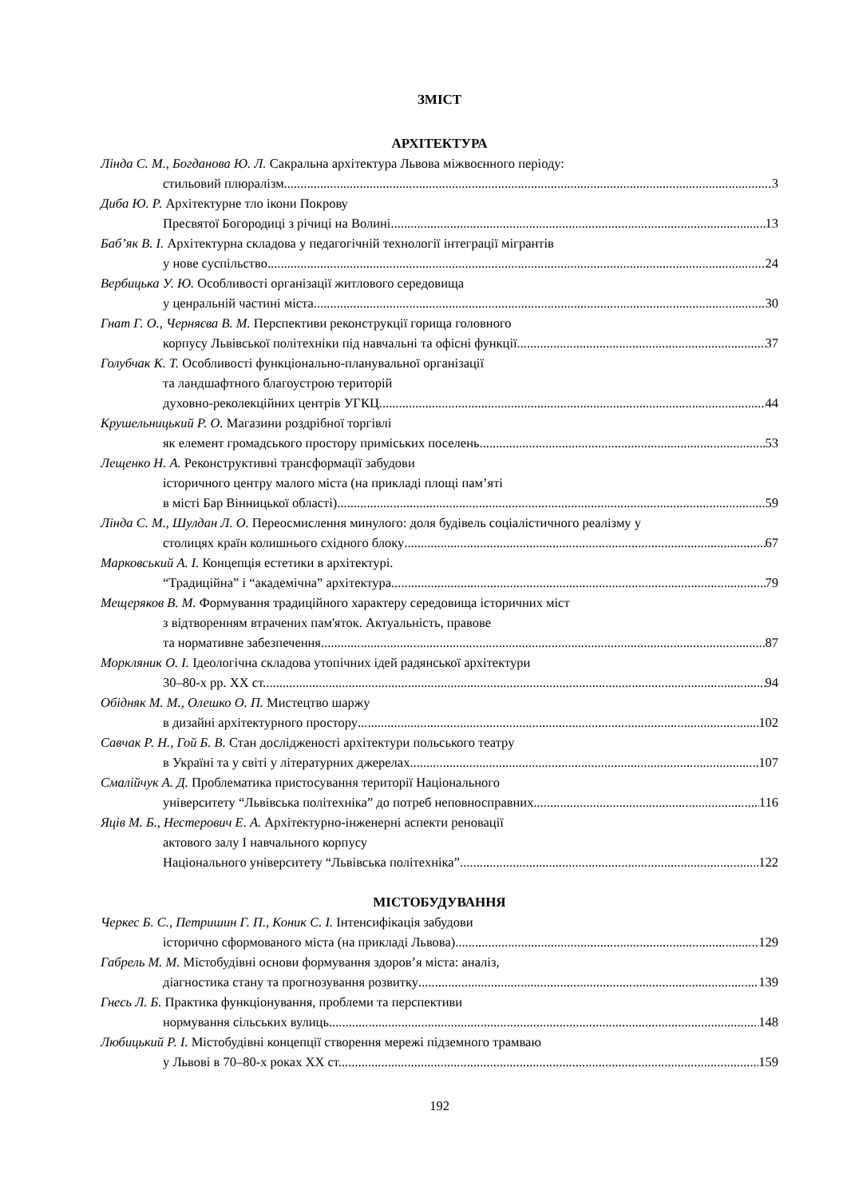ЗМІСТ
АРХІТЕКТУРА
Лінда С. М., Богданова Ю. Л. Сакральна архітектура Львова міжвоєнного періоду:
стильовий плюралізм 3
Диба Ю. Р. Архітектурне тло ікони Покрову
Пресвятої Богородиці з річиці на Волині 13
Баб’як В. І. Архітектурна складова у педагогічній технології інтеграції мігрантів
у нове суспільство 24
Вербицька У. Ю. Особливості організації житлового середовища
у ценральній частині міста 30
Гнат Г. О., Черняєва В. М. Перспективи реконструкції горища головного
корпусу Львівської політехніки під навчальні та офісні функції 37
Голубчак К. Т. Особливості функціонально-планувальної організації
та ландшафтного благоустрою територій
духовно-реколекційних центрів УГКЦ 44
Крушельницький Р. О. Магазини роздрібної торгівлі
як елемент громадського простору приміських поселень 53
Лещенко Н. А. Реконструктивні трансформації забудови
історичного центру малого міста (на прикладі площі пам’яті
в місті Бар Вінницької області) 59
Лінда С. М., Шулдан Л. О. Переосмислення минулого: доля будівель соціалістичного реалізму у
столицях країн колишнього східного блоку 67
Марковський А. І. Концепція естетики в архітектурі.
“Традиційна” і “академічна” архітектура 79
Мещеряков В. М. Формування традиційного характеру середовища історичних міст
з відтворенням втрачених пам'яток. Актуальність, правове
та нормативне забезпечення 87
Моркляник О. І. Ідеологічна складова утопічних ідей радянської архітектури
30–80-х рр. ХХ ст. 94
Обідняк М. М., Олешко О. П. Мистецтво шаржу
в дизайні архітектурного простору 102
Савчак Р. Н., Гой Б. В. Стан дослідженості архітектури польського театру
в Україні та у світі у літературних джерелах 107
Смалійчук А. Д. Проблематика пристосування території Національного
університету “Львівська політехніка” до потреб неповносправних 116
Яців М. Б., Нестерович Е. А. Архітектурно-інженерні аспекти реновації
актового залу І навчального корпусу
Національного університету “Львівська політехніка” 122
МІСТОБУДУВАННЯ
Черкес Б. С., Петришин Г. П., Коник С. І. Інтенсифікація забудови
історично сформованого міста (на прикладі Львова) 129
Габрель М. М. Містобудівні основи формування здоров’я міста: аналіз,
діагностика стану та прогнозування розвитку 139
Гнесь Л. Б. Практика функціонування, проблеми та перспективи
нормування сільських вулиць 148
Любицький Р. І. Містобудівні концепції створення мережі підземного трамваю
у Львові в 70–80-х роках ХХ ст. 159
192